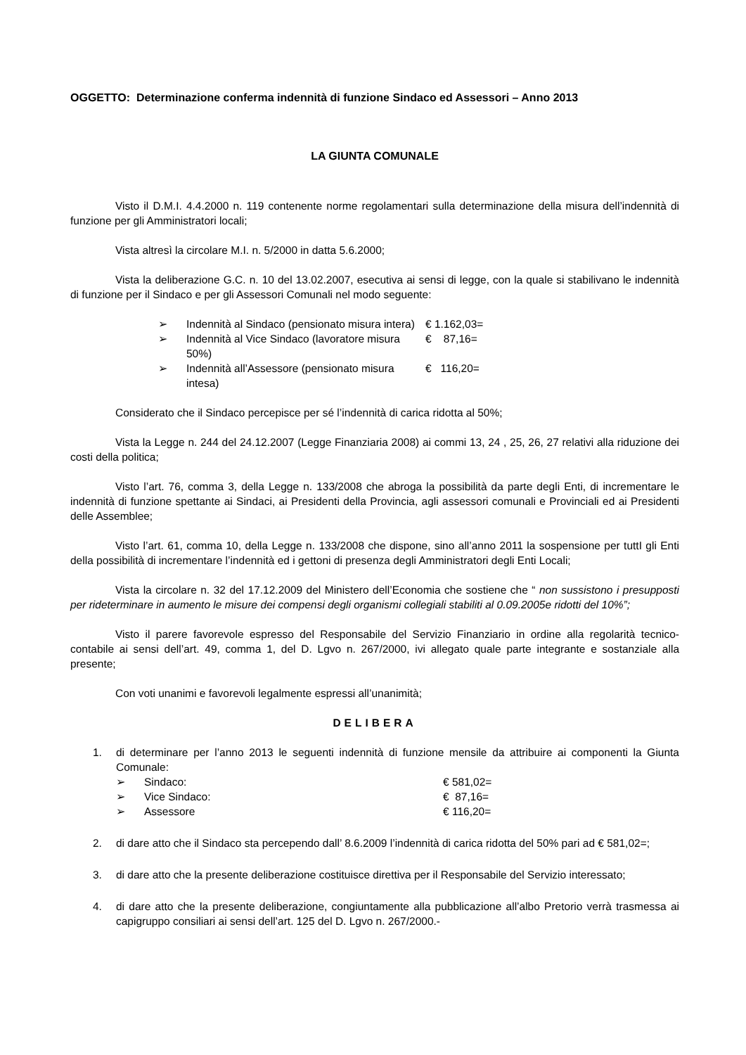OGGETTO: Determinazione conferma indennità di funzione Sindaco ed Assessori – Anno 2013
LA GIUNTA COMUNALE
Visto il D.M.I. 4.4.2000 n. 119 contenente norme regolamentari sulla determinazione della misura dell’indennità di funzione per gli Amministratori locali;
Vista altresì la circolare M.I. n. 5/2000 in datta 5.6.2000;
Vista la deliberazione G.C. n. 10 del 13.02.2007, esecutiva ai sensi di legge, con la quale si stabilivano le indennità di funzione per il Sindaco e per gli Assessori Comunali nel modo seguente:
➢ Indennità al Sindaco (pensionato misura intera) € 1.162,03=
➢ Indennità al Vice Sindaco (lavoratore misura 50%) € 87,16=
➢ Indennità all’Assessore (pensionato misura intesa) € 116,20=
Considerato che il Sindaco percepisce per sé l’indennità di carica ridotta al 50%;
Vista la Legge n. 244 del 24.12.2007 (Legge Finanziaria 2008) ai commi 13, 24 , 25, 26, 27 relativi alla riduzione dei costi della politica;
Visto l’art. 76, comma 3, della Legge n. 133/2008 che abroga la possibilità da parte degli Enti, di incrementare le indennità di funzione spettante ai Sindaci, ai Presidenti della Provincia, agli assessori comunali e Provinciali ed ai Presidenti delle Assemblee;
Visto l’art. 61, comma 10, della Legge n. 133/2008 che dispone, sino all’anno 2011 la sospensione per tuttI gli Enti della possibilità di incrementare l’indennità ed i gettoni di presenza degli Amministratori degli Enti Locali;
Vista la circolare n. 32 del 17.12.2009 del Ministero dell’Economia che sostiene che “ non sussistono i presupposti per rideterminare in aumento le misure dei compensi degli organismi collegiali stabiliti al 0.09.2005e ridotti del 10%”;
Visto il parere favorevole espresso del Responsabile del Servizio Finanziario in ordine alla regolarità tecnico-contabile ai sensi dell’art. 49, comma 1, del D. Lgvo n. 267/2000, ivi allegato quale parte integrante e sostanziale alla presente;
Con voti unanimi e favorevoli legalmente espressi all’unanimità;
DELIBERA
1. di determinare per l’anno 2013 le seguenti indennità di funzione mensile da attribuire ai componenti la Giunta Comunale:
➢ Sindaco: € 581,02=
➢ Vice Sindaco: € 87,16=
➢ Assessore € 116,20=
2. di dare atto che il Sindaco sta percependo dall’ 8.6.2009 l’indennità di carica ridotta del 50% pari ad € 581,02=;
3. di dare atto che la presente deliberazione costituisce direttiva per il Responsabile del Servizio interessato;
4. di dare atto che la presente deliberazione, congiuntamente alla pubblicazione all’albo Pretorio verrà trasmessa ai capigruppo consiliari ai sensi dell’art. 125 del D. Lgvo n. 267/2000.-